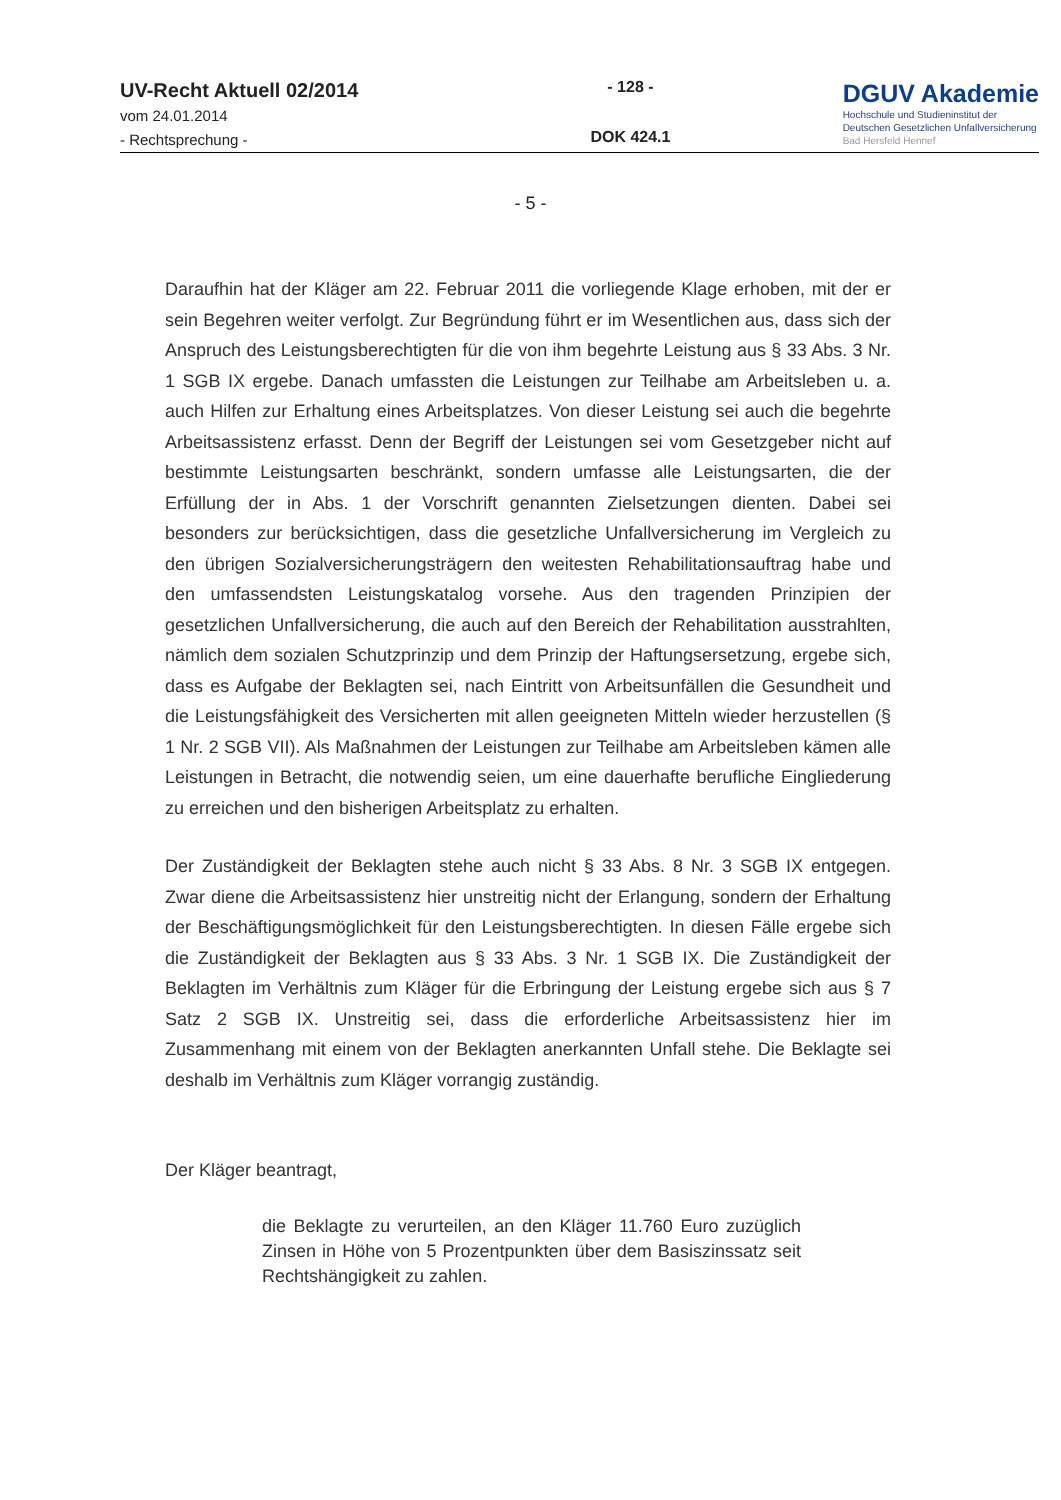UV-Recht Aktuell 02/2014
vom 24.01.2014
- Rechtsprechung -
- 128 -
DOK 424.1
DGUV Akademie
Hochschule und Studieninstitut der
Deutschen Gesetzlichen Unfallversicherung
Bad Hersfeld Hennef
- 5 -
Daraufhin hat der Kläger am 22. Februar 2011 die vorliegende Klage erhoben, mit der er sein Begehren weiter verfolgt. Zur Begründung führt er im Wesentlichen aus, dass sich der Anspruch des Leistungsberechtigten für die von ihm begehrte Leistung aus § 33 Abs. 3 Nr. 1 SGB IX ergebe. Danach umfassten die Leistungen zur Teilhabe am Arbeitsleben u. a. auch Hilfen zur Erhaltung eines Arbeitsplatzes. Von dieser Leistung sei auch die begehrte Arbeitsassistenz erfasst. Denn der Begriff der Leistungen sei vom Gesetzgeber nicht auf bestimmte Leistungsarten beschränkt, sondern umfasse alle Leistungsarten, die der Erfüllung der in Abs. 1 der Vorschrift genannten Zielsetzungen dienten. Dabei sei besonders zur berücksichtigen, dass die gesetzliche Unfallversicherung im Vergleich zu den übrigen Sozialversicherungsträgern den weitesten Rehabilitationsauftrag habe und den umfassendsten Leistungskatalog vorsehe. Aus den tragenden Prinzipien der gesetzlichen Unfallversicherung, die auch auf den Bereich der Rehabilitation ausstrahlten, nämlich dem sozialen Schutzprinzip und dem Prinzip der Haftungsersetzung, ergebe sich, dass es Aufgabe der Beklagten sei, nach Eintritt von Arbeitsunfällen die Gesundheit und die Leistungsfähigkeit des Versicherten mit allen geeigneten Mitteln wieder herzustellen (§ 1 Nr. 2 SGB VII). Als Maßnahmen der Leistungen zur Teilhabe am Arbeitsleben kämen alle Leistungen in Betracht, die notwendig seien, um eine dauerhafte berufliche Eingliederung zu erreichen und den bisherigen Arbeitsplatz zu erhalten.
Der Zuständigkeit der Beklagten stehe auch nicht § 33 Abs. 8 Nr. 3 SGB IX entgegen. Zwar diene die Arbeitsassistenz hier unstreitig nicht der Erlangung, sondern der Erhaltung der Beschäftigungsmöglichkeit für den Leistungsberechtigten. In diesen Fälle ergebe sich die Zuständigkeit der Beklagten aus § 33 Abs. 3 Nr. 1 SGB IX. Die Zuständigkeit der Beklagten im Verhältnis zum Kläger für die Erbringung der Leistung ergebe sich aus § 7 Satz 2 SGB IX. Unstreitig sei, dass die erforderliche Arbeitsassistenz hier im Zusammenhang mit einem von der Beklagten anerkannten Unfall stehe. Die Beklagte sei deshalb im Verhältnis zum Kläger vorrangig zuständig.
Der Kläger beantragt,
die Beklagte zu verurteilen, an den Kläger 11.760 Euro zuzüglich Zinsen in Höhe von 5 Prozentpunkten über dem Basiszinssatz seit Rechtshängigkeit zu zahlen.